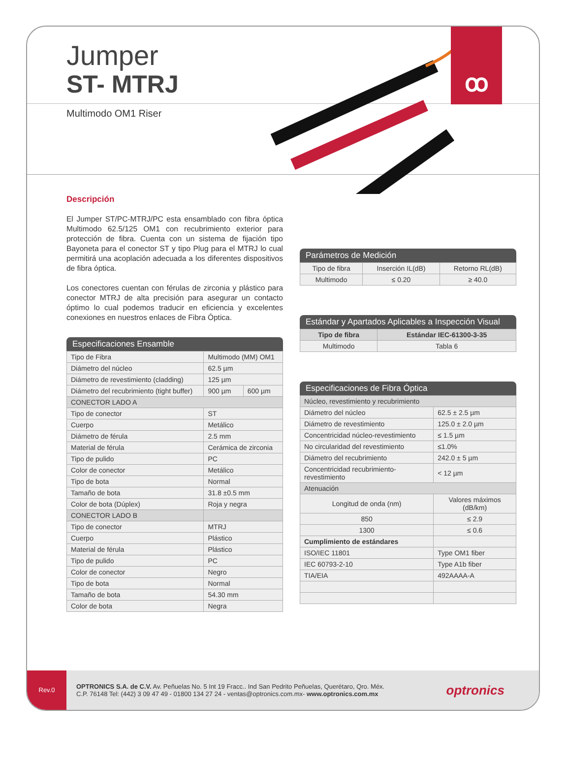Jumper
ST- MTRJ
Multimodo OM1 Riser
ꝏ
Descripción
El Jumper ST/PC-MTRJ/PC esta ensamblado con fibra óptica Multimodo 62.5/125 OM1 con recubrimiento exterior para protección de fibra. Cuenta con un sistema de fijación tipo Bayoneta para el conector ST y tipo Plug para el MTRJ lo cual permitirá una acoplación adecuada a los diferentes dispositivos de fibra óptica.
Los conectores cuentan con férulas de zirconia y plástico para conector MTRJ de alta precisión para asegurar un contacto óptimo lo cual podemos traducir en eficiencia y excelentes conexiones en nuestros enlaces de Fibra Óptica.
Especificaciones Ensamble
| Tipo de Fibra | Multimodo (MM) OM1 | |
| Diámetro del núcleo | 62.5 µm | |
| Diámetro de revestimiento (cladding) | 125 µm | |
| Diámetro del recubrimiento (tight buffer) | 900 µm | 600 µm |
| CONECTOR LADO A | | |
| Tipo de conector | ST | |
| Cuerpo | Metálico | |
| Diámetro de férula | 2.5 mm | |
| Material de férula | Cerámica de zirconia | |
| Tipo de pulido | PC | |
| Color de conector | Metálico | |
| Tipo de bota | Normal | |
| Tamaño de bota | 31.8 ±0.5 mm | |
| Color de bota (Dúplex) | Roja y negra | |
| CONECTOR LADO B | | |
| Tipo de conector | MTRJ | |
| Cuerpo | Plástico | |
| Material de férula | Plástico | |
| Tipo de pulido | PC | |
| Color de conector | Negro | |
| Tipo de bota | Normal | |
| Tamaño de bota | 54.30 mm | |
| Color de bota | Negra | |
Parámetros de Medición
| Tipo de fibra | Inserción IL(dB) | Retorno RL(dB) |
| --- | --- | --- |
| Multimodo | ≤ 0.20 | ≥ 40.0 |
Estándar y Apartados Aplicables a Inspección Visual
| Tipo de fibra | Estándar IEC-61300-3-35 |
| --- | --- |
| Multimodo | Tabla 6 |
Especificaciones de Fibra Óptica
| Núcleo, revestimiento y recubrimiento | |
| Diámetro del núcleo | 62.5 ± 2.5 µm |
| Diámetro de revestimiento | 125.0 ± 2.0 µm |
| Concentricidad núcleo-revestimiento | ≤ 1.5 µm |
| No circularidad del revestimiento | ≤1.0% |
| Diámetro del recubrimiento | 242.0 ± 5 µm |
| Concentricidad recubrimiento-revestimiento | < 12 µm |
| Atenuación | |
| Longitud de onda (nm) | Valores máximos (dB/km) |
| 850 | ≤ 2.9 |
| 1300 | ≤ 0.6 |
| Cumplimiento de estándares | |
| ISO/IEC 11801 | Type OM1 fiber |
| IEC 60793-2-10 | Type A1b fiber |
| TIA/EIA | 492AAAA-A |
Rev.0
OPTRONICS S.A. de C.V. Av. Peñuelas No. 5 Int 19 Fracc.. Ind San Pedrito Peñuelas, Querétaro, Qro. Méx.
C.P. 76148 Tel: (442) 3 09 47 49 - 01800 134 27 24 - ventas@optronics.com.mx- www.optronics.com.mx
optronics